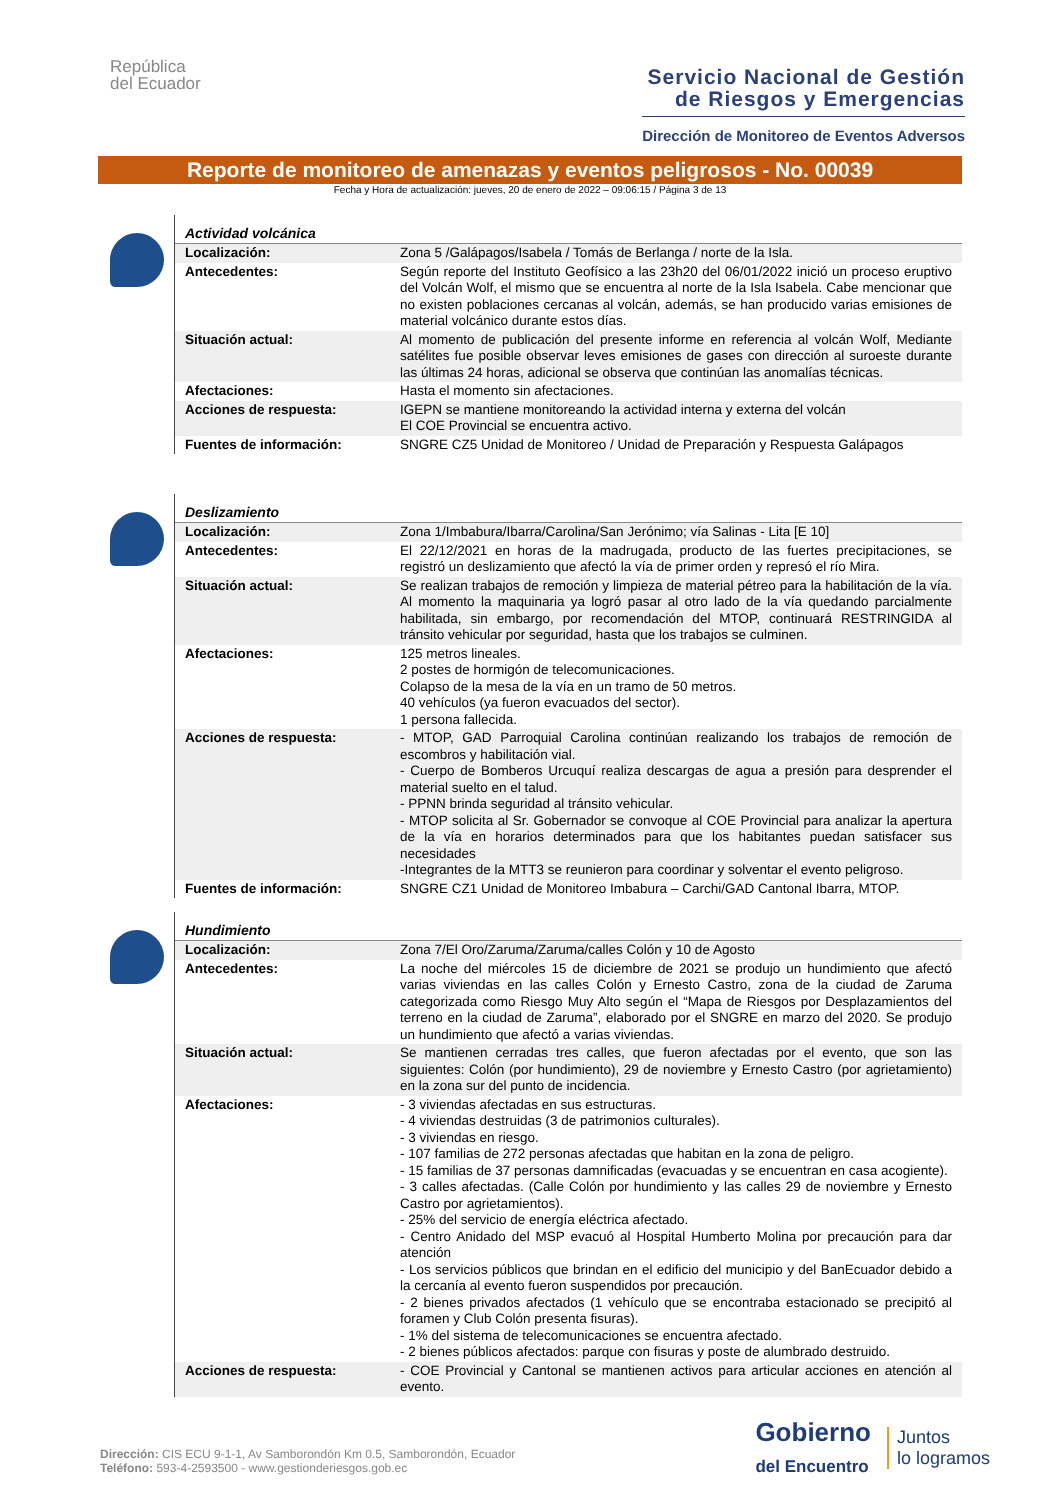República
del Ecuador
Servicio Nacional de Gestión
de Riesgos y Emergencias
Dirección de Monitoreo de Eventos Adversos
Reporte de monitoreo de amenazas y eventos peligrosos - No. 00039
Fecha y Hora de actualización: jueves, 20 de enero de 2022 – 09:06:15 / Página 3 de 13
Actividad volcánica
| Localización: | Zona 5 /Galápagos/Isabela / Tomás de Berlanga / norte de la Isla. |
| Antecedentes: | Según reporte del Instituto Geofísico a las 23h20 del 06/01/2022 inició un proceso eruptivo del Volcán Wolf, el mismo que se encuentra al norte de la Isla Isabela. Cabe mencionar que no existen poblaciones cercanas al volcán, además, se han producido varias emisiones de material volcánico durante estos días. |
| Situación actual: | Al momento de publicación del presente informe en referencia al volcán Wolf, Mediante satélites fue posible observar leves emisiones de gases con dirección al suroeste durante las últimas 24 horas, adicional se observa que continúan las anomalías técnicas. |
| Afectaciones: | Hasta el momento sin afectaciones. |
| Acciones de respuesta: | IGEPN se mantiene monitoreando la actividad interna y externa del volcán El COE Provincial se encuentra activo. |
| Fuentes de información: | SNGRE CZ5 Unidad de Monitoreo / Unidad de Preparación y Respuesta Galápagos |
Deslizamiento
| Localización: | Zona 1/Imbabura/Ibarra/Carolina/San Jerónimo; vía Salinas - Lita [E 10] |
| Antecedentes: | El 22/12/2021 en horas de la madrugada, producto de las fuertes precipitaciones, se registró un deslizamiento que afectó la vía de primer orden y represó el río Mira. |
| Situación actual: | Se realizan trabajos de remoción y limpieza de material pétreo para la habilitación de la vía. Al momento la maquinaria ya logró pasar al otro lado de la vía quedando parcialmente habilitada, sin embargo, por recomendación del MTOP, continuará RESTRINGIDA al tránsito vehicular por seguridad, hasta que los trabajos se culminen. |
| Afectaciones: | 125 metros lineales. 2 postes de hormigón de telecomunicaciones. Colapso de la mesa de la vía en un tramo de 50 metros. 40 vehículos (ya fueron evacuados del sector). 1 persona fallecida. |
| Acciones de respuesta: | - MTOP, GAD Parroquial Carolina continúan realizando los trabajos de remoción de escombros y habilitación vial. - Cuerpo de Bomberos Urcuquí realiza descargas de agua a presión para desprender el material suelto en el talud. - PPNN brinda seguridad al tránsito vehicular. - MTOP solicita al Sr. Gobernador se convoque al COE Provincial para analizar la apertura de la vía en horarios determinados para que los habitantes puedan satisfacer sus necesidades -Integrantes de la MTT3 se reunieron para coordinar y solventar el evento peligroso. |
| Fuentes de información: | SNGRE CZ1 Unidad de Monitoreo Imbabura – Carchi/GAD Cantonal Ibarra, MTOP. |
Hundimiento
| Localización: | Zona 7/El Oro/Zaruma/Zaruma/calles Colón y 10 de Agosto |
| Antecedentes: | La noche del miércoles 15 de diciembre de 2021 se produjo un hundimiento que afectó varias viviendas en las calles Colón y Ernesto Castro, zona de la ciudad de Zaruma categorizada como Riesgo Muy Alto según el “Mapa de Riesgos por Desplazamientos del terreno en la ciudad de Zaruma”, elaborado por el SNGRE en marzo del 2020. Se produjo un hundimiento que afectó a varias viviendas. |
| Situación actual: | Se mantienen cerradas tres calles, que fueron afectadas por el evento, que son las siguientes: Colón (por hundimiento), 29 de noviembre y Ernesto Castro (por agrietamiento) en la zona sur del punto de incidencia. |
| Afectaciones: | - 3 viviendas afectadas en sus estructuras. - 4 viviendas destruidas (3 de patrimonios culturales). - 3 viviendas en riesgo. - 107 familias de 272 personas afectadas que habitan en la zona de peligro. - 15 familias de 37 personas damnificadas (evacuadas y se encuentran en casa acogiente). - 3 calles afectadas. (Calle Colón por hundimiento y las calles 29 de noviembre y Ernesto Castro por agrietamientos). - 25% del servicio de energía eléctrica afectado. - Centro Anidado del MSP evacuó al Hospital Humberto Molina por precaución para dar atención - Los servicios públicos que brindan en el edificio del municipio y del BanEcuador debido a la cercanía al evento fueron suspendidos por precaución. - 2 bienes privados afectados (1 vehículo que se encontraba estacionado se precipitó al foramen y Club Colón presenta fisuras). - 1% del sistema de telecomunicaciones se encuentra afectado. - 2 bienes públicos afectados: parque con fisuras y poste de alumbrado destruido. |
| Acciones de respuesta: | - COE Provincial y Cantonal se mantienen activos para articular acciones en atención al evento. |
Dirección: CIS ECU 9-1-1, Av Samborondón Km 0.5, Samborondón, Ecuador
Teléfono: 593-4-2593500 - www.gestionderiesgos.gob.ec
Gobierno
del Encuentro
Juntos
lo logramos